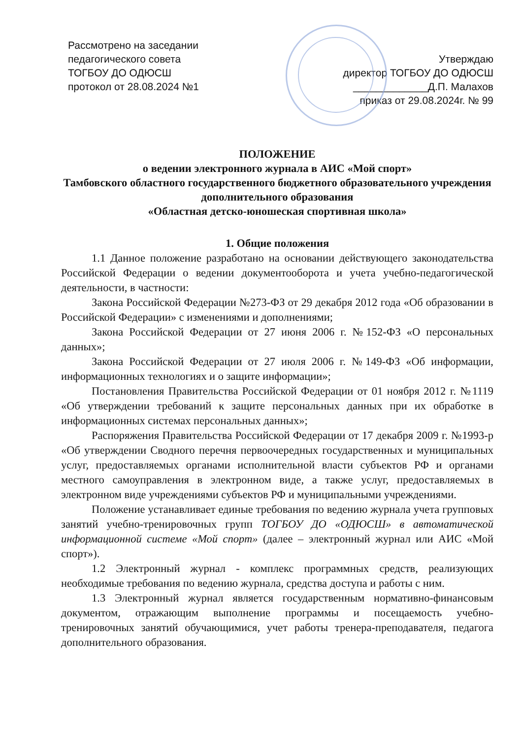Рассмотрено на заседании
педагогического совета
ТОГБОУ ДО ОДЮСШ
протокол от 28.08.2024 №1
Утверждаю
директор ТОГБОУ ДО ОДЮСШ
_____________Д.П. Малахов
приказ от 29.08.2024г. № 99
ПОЛОЖЕНИЕ
о ведении электронного журнала в АИС «Мой спорт»
Тамбовского областного государственного бюджетного образовательного учреждения дополнительного образования
«Областная детско-юношеская спортивная школа»
1. Общие положения
1.1 Данное положение разработано на основании действующего законодательства Российской Федерации о ведении документооборота и учета учебно-педагогической деятельности, в частности:
Закона Российской Федерации №273-ФЗ от 29 декабря 2012 года «Об образовании в Российской Федерации» с изменениями и дополнениями;
Закона Российской Федерации от 27 июня 2006 г. №152-ФЗ «О персональных данных»;
Закона Российской Федерации от 27 июля 2006 г. №149-ФЗ «Об информации, информационных технологиях и о защите информации»;
Постановления Правительства Российской Федерации от 01 ноября 2012 г. №1119 «Об утверждении требований к защите персональных данных при их обработке в информационных системах персональных данных»;
Распоряжения Правительства Российской Федерации от 17 декабря 2009 г. №1993-р «Об утверждении Сводного перечня первоочередных государственных и муниципальных услуг, предоставляемых органами исполнительной власти субъектов РФ и органами местного самоуправления в электронном виде, а также услуг, предоставляемых в электронном виде учреждениями субъектов РФ и муниципальными учреждениями.
Положение устанавливает единые требования по ведению журнала учета групповых занятий учебно-тренировочных групп ТОГБОУ ДО «ОДЮСШ» в автоматической информационной системе «Мой спорт» (далее – электронный журнал или АИС «Мой спорт»).
1.2 Электронный журнал - комплекс программных средств, реализующих необходимые требования по ведению журнала, средства доступа и работы с ним.
1.3 Электронный журнал является государственным нормативно-финансовым документом, отражающим выполнение программы и посещаемость учебно-тренировочных занятий обучающимися, учет работы тренера-преподавателя, педагога дополнительного образования.